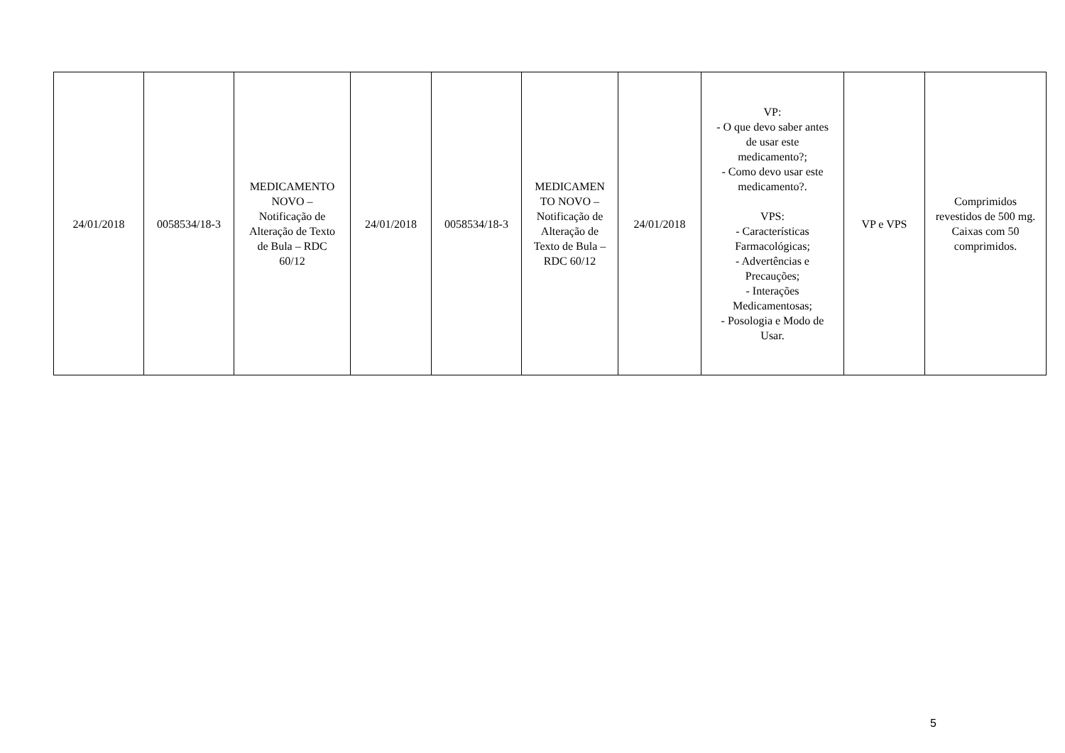| 24/01/2018 | 0058534/18-3 | MEDICAMENTO NOVO – Notificação de Alteração de Texto de Bula – RDC 60/12 | 24/01/2018 | 0058534/18-3 | MEDICAMEN TO NOVO – Notificação de Alteração de Texto de Bula – RDC 60/12 | 24/01/2018 | VP: - O que devo saber antes de usar este medicamento?; - Como devo usar este medicamento?. VPS: - Características Farmacológicas; - Advertências e Precauções; - Interações Medicamentosas; - Posologia e Modo de Usar. | VP e VPS | Comprimidos revestidos de 500 mg. Caixas com 50 comprimidos. |
5